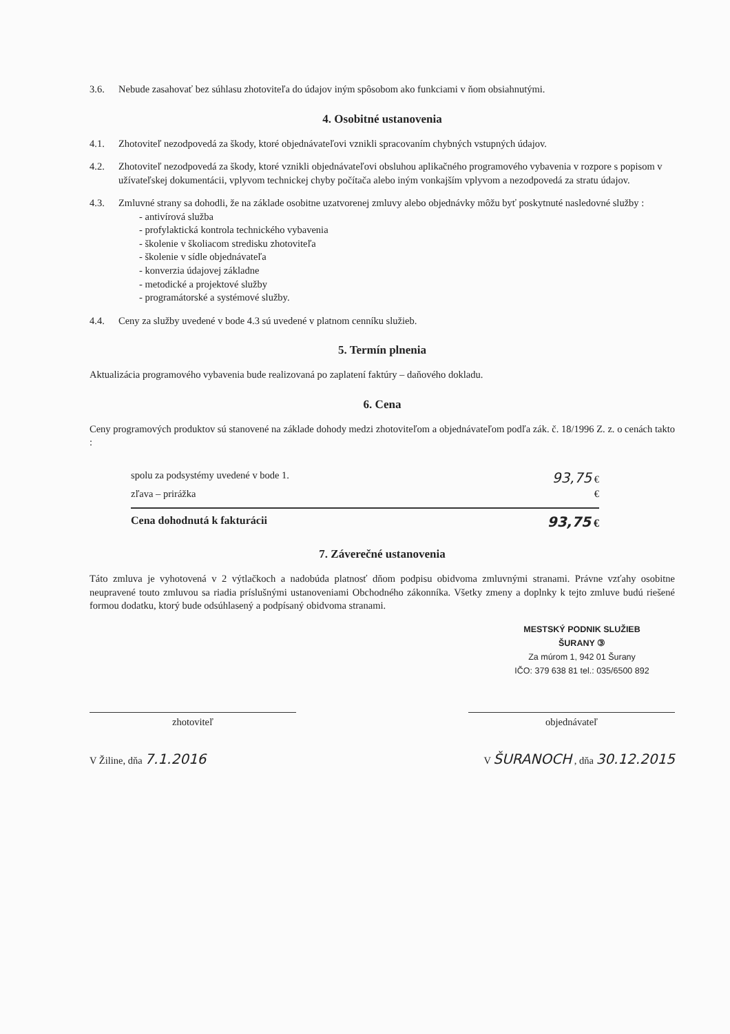3.6. Nebude zasahovať bez súhlasu zhotoviteľa do údajov iným spôsobom ako funkciami v ňom obsiahnutými.
4. Osobitné ustanovenia
4.1. Zhotoviteľ nezodpovedá za škody, ktoré objednávateľovi vznikli spracovaním chybných vstupných údajov.
4.2. Zhotoviteľ nezodpovedá za škody, ktoré vznikli objednávateľovi obsluhou aplikačného programového vybavenia v rozpore s popisom v užívateľskej dokumentácii, vplyvom technickej chyby počítača alebo iným vonkajším vplyvom a nezodpovedá za stratu údajov.
4.3. Zmluvné strany sa dohodli, že na základe osobitne uzatvorenej zmluvy alebo objednávky môžu byť poskytnuté nasledovné služby :
- antivírová služba
- profylaktická kontrola technického vybavenia
- školenie v školiacom stredisku zhotoviteľa
- školenie v sídle objednávateľa
- konverzia údajovej základne
- metodické a projektové služby
- programátorské a systémové služby.
4.4. Ceny za služby uvedené v bode 4.3 sú uvedené v platnom cenníku služieb.
5. Termín plnenia
Aktualizácia programového vybavenia bude realizovaná po zaplatení faktúry – daňového dokladu.
6. Cena
Ceny programových produktov sú stanovené na základe dohody medzi zhotoviteľom a objednávateľom podľa zák. č. 18/1996 Z. z. o cenách takto :
spolu za podsystémy uvedené v bode 1. 93,75 €
zľava – prirážka €
Cena dohodnutá k fakturácii 93,75 €
7. Záverečné ustanovenia
Táto zmluva je vyhotovená v 2 výtlačkoch a nadobúda platnosť dňom podpisu obidvoma zmluvnými stranami. Právne vzťahy osobitne neupravené touto zmluvou sa riadia príslušnými ustanoveniami Obchodného zákonníka. Všetky zmeny a doplnky k tejto zmluve budú riešené formou dodatku, ktorý bude odsúhlasený a podpísaný obidvoma stranami.
MESTSKÝ PODNIK SLUŽIEB
ŠURANY ③
Za múrom 1, 942 01 Šurany
IČO: 379 638 81 tel.: 035/6500 892
zhotoviteľ objednávateľ
V Žiline, dňa 7.1.2016 V ŠURANOCH , dňa 30.12.2015